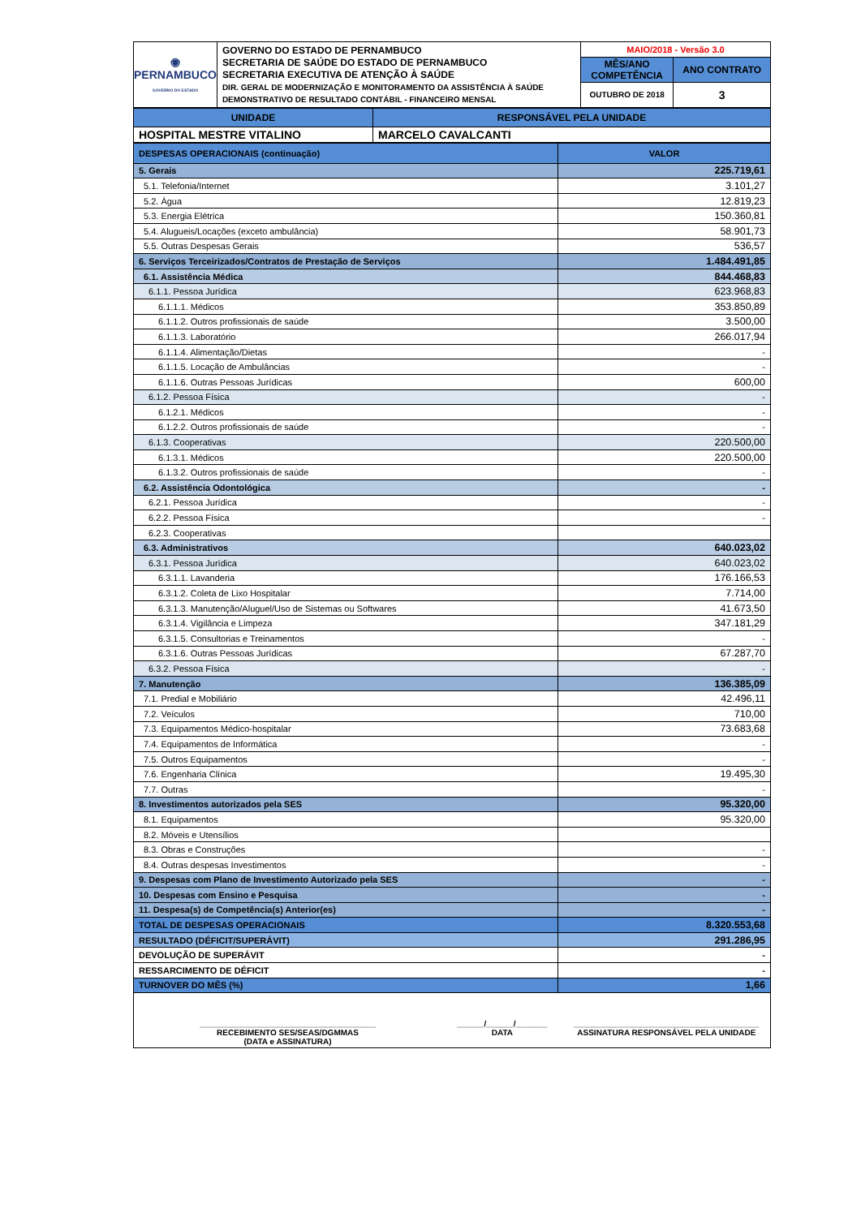| ◉ PERNAMBUCO GOVERNO DO ESTADO | GOVERNO DO ESTADO DE PERNAMBUCO SECRETARIA DE SAÚDE DO ESTADO DE PERNAMBUCO SECRETARIA EXECUTIVA DE ATENÇÃO À SAÚDE DIR. GERAL DE MODERNIZAÇÃO E MONITORAMENTO DA ASSISTÊNCIA À SAÚDE DEMONSTRATIVO DE RESULTADO CONTÁBIL - FINANCEIRO MENSAL | MAIO/2018 - Versão 3.0 | |
| | | MÊS/ANO COMPETÊNCIA | ANO CONTRATO |
| | | OUTUBRO DE 2018 | 3 |
| UNIDADE | RESPONSÁVEL PELA UNIDADE |
| HOSPITAL MESTRE VITALINO | MARCELO CAVALCANTI |
| DESPESAS OPERACIONAIS (continuação) | VALOR |
| 5. Gerais | 225.719,61 |
| 5.1. Telefonia/Internet | 3.101,27 |
| 5.2. Água | 12.819,23 |
| 5.3. Energia Elétrica | 150.360,81 |
| 5.4. Alugueis/Locações (exceto ambulância) | 58.901,73 |
| 5.5. Outras Despesas Gerais | 536,57 |
| 6. Serviços Terceirizados/Contratos de Prestação de Serviços | 1.484.491,85 |
| 6.1. Assistência Médica | 844.468,83 |
| 6.1.1. Pessoa Jurídica | 623.968,83 |
| 6.1.1.1. Médicos | 353.850,89 |
| 6.1.1.2. Outros profissionais de saúde | 3.500,00 |
| 6.1.1.3. Laboratório | 266.017,94 |
| 6.1.1.4. Alimentação/Dietas | - |
| 6.1.1.5. Locação de Ambulâncias | - |
| 6.1.1.6. Outras Pessoas Jurídicas | 600,00 |
| 6.1.2. Pessoa Física | - |
| 6.1.2.1. Médicos | - |
| 6.1.2.2. Outros profissionais de saúde | - |
| 6.1.3. Cooperativas | 220.500,00 |
| 6.1.3.1. Médicos | 220.500,00 |
| 6.1.3.2. Outros profissionais de saúde | - |
| 6.2. Assistência Odontológica | - |
| 6.2.1. Pessoa Jurídica | - |
| 6.2.2. Pessoa Física | - |
| 6.2.3. Cooperativas | |
| 6.3. Administrativos | 640.023,02 |
| 6.3.1. Pessoa Jurídica | 640.023,02 |
| 6.3.1.1. Lavanderia | 176.166,53 |
| 6.3.1.2. Coleta de Lixo Hospitalar | 7.714,00 |
| 6.3.1.3. Manutenção/Aluguel/Uso de Sistemas ou Softwares | 41.673,50 |
| 6.3.1.4. Vigilância e Limpeza | 347.181,29 |
| 6.3.1.5. Consultorias e Treinamentos | - |
| 6.3.1.6. Outras Pessoas Jurídicas | 67.287,70 |
| 6.3.2. Pessoa Física | - |
| 7. Manutenção | 136.385,09 |
| 7.1. Predial e Mobiliário | 42.496,11 |
| 7.2. Veículos | 710,00 |
| 7.3. Equipamentos Médico-hospitalar | 73.683,68 |
| 7.4. Equipamentos de Informática | - |
| 7.5. Outros Equipamentos | - |
| 7.6. Engenharia Clínica | 19.495,30 |
| 7.7. Outras | - |
| 8. Investimentos autorizados pela SES | 95.320,00 |
| 8.1. Equipamentos | 95.320,00 |
| 8.2. Móveis e Utensílios | |
| 8.3. Obras e Construções | - |
| 8.4. Outras despesas Investimentos | - |
| 9. Despesas com Plano de Investimento Autorizado pela SES | - |
| 10. Despesas com Ensino e Pesquisa | - |
| 11. Despesa(s) de Competência(s) Anterior(es) | - |
| TOTAL DE DESPESAS OPERACIONAIS | 8.320.553,68 |
| RESULTADO (DÉFICIT/SUPERÁVIT) | 291.286,95 |
| DEVOLUÇÃO DE SUPERÁVIT | - |
| RESSARCIMENTO DE DÉFICIT | - |
| TURNOVER DO MÊS (%) | 1,66 |
_______________________________________
RECEBIMENTO SES/SEAS/DGMMAS
(DATA e ASSINATURA)
______/______/_______
DATA
_________________________________________
ASSINATURA RESPONSÁVEL PELA UNIDADE